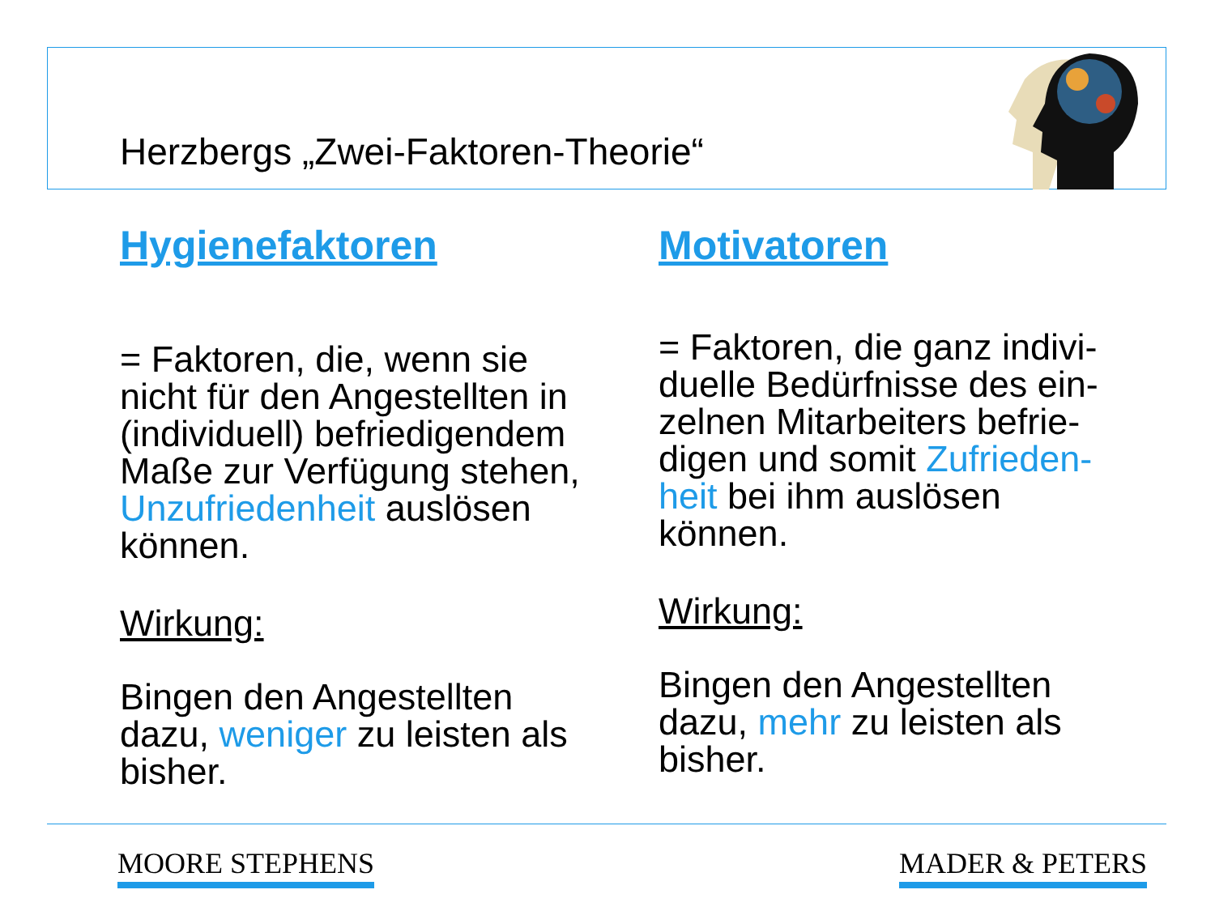Herzbergs „Zwei-Faktoren-Theorie“
Hygienefaktoren
= Faktoren, die, wenn sie nicht für den Angestellten in (individuell) befriedigendem Maße zur Verfügung stehen, Unzufriedenheit auslösen können.
Wirkung:
Bingen den Angestellten dazu, weniger zu leisten als bisher.
Motivatoren
= Faktoren, die ganz indivi-duelle Bedürfnisse des ein-zelnen Mitarbeiters befrie-digen und somit Zufrieden-heit bei ihm auslösen können.
Wirkung:
Bingen den Angestellten dazu, mehr zu leisten als bisher.
MOORE STEPHENS MADER & PETERS